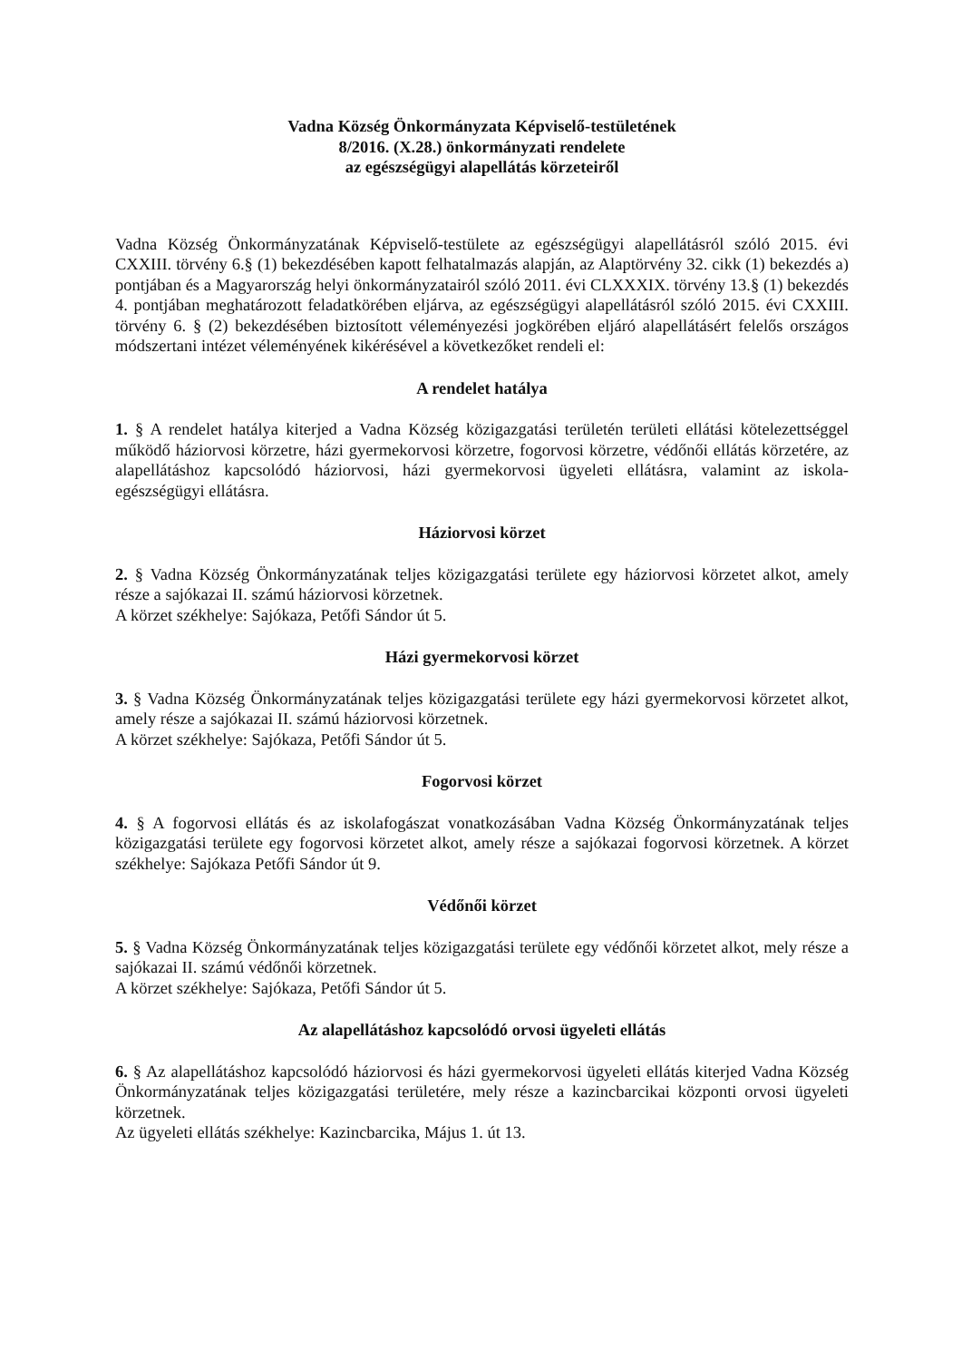Vadna Község Önkormányzata Képviselő-testületének
8/2016. (X.28.) önkormányzati rendelete
az egészségügyi alapellátás körzeteiről
Vadna Község Önkormányzatának Képviselő-testülete az egészségügyi alapellátásról szóló 2015. évi CXXIII. törvény 6.§ (1) bekezdésében kapott felhatalmazás alapján, az Alaptörvény 32. cikk (1) bekezdés a) pontjában és a Magyarország helyi önkormányzatairól szóló 2011. évi CLXXXIX. törvény 13.§ (1) bekezdés 4. pontjában meghatározott feladatkörében eljárva, az egészségügyi alapellátásról szóló 2015. évi CXXIII. törvény 6. § (2) bekezdésében biztosított véleményezési jogkörében eljáró alapellátásért felelős országos módszertani intézet véleményének kikérésével a következőket rendeli el:
A rendelet hatálya
1. § A rendelet hatálya kiterjed a Vadna Község közigazgatási területén területi ellátási kötelezettséggel működő háziorvosi körzetre, házi gyermekorvosi körzetre, fogorvosi körzetre, védőnői ellátás körzetére, az alapellátáshoz kapcsolódó háziorvosi, házi gyermekorvosi ügyeleti ellátásra, valamint az iskola-egészségügyi ellátásra.
Háziorvosi körzet
2. § Vadna Község Önkormányzatának teljes közigazgatási területe egy háziorvosi körzetet alkot, amely része a sajókazai II. számú háziorvosi körzetnek.
A körzet székhelye: Sajókaza, Petőfi Sándor út 5.
Házi gyermekorvosi körzet
3. § Vadna Község Önkormányzatának teljes közigazgatási területe egy házi gyermekorvosi körzetet alkot, amely része a sajókazai II. számú háziorvosi körzetnek.
A körzet székhelye: Sajókaza, Petőfi Sándor út 5.
Fogorvosi körzet
4. § A fogorvosi ellátás és az iskolafogászat vonatkozásában Vadna Község Önkormányzatának teljes közigazgatási területe egy fogorvosi körzetet alkot, amely része a sajókazai fogorvosi körzetnek. A körzet székhelye: Sajókaza Petőfi Sándor út 9.
Védőnői körzet
5. § Vadna Község Önkormányzatának teljes közigazgatási területe egy védőnői körzetet alkot, mely része a sajókazai II. számú védőnői körzetnek.
A körzet székhelye: Sajókaza, Petőfi Sándor út 5.
Az alapellátáshoz kapcsolódó orvosi ügyeleti ellátás
6. § Az alapellátáshoz kapcsolódó háziorvosi és házi gyermekorvosi ügyeleti ellátás kiterjed Vadna Község Önkormányzatának teljes közigazgatási területére, mely része a kazincbarcikai központi orvosi ügyeleti körzetnek.
Az ügyeleti ellátás székhelye: Kazincbarcika, Május 1. út 13.